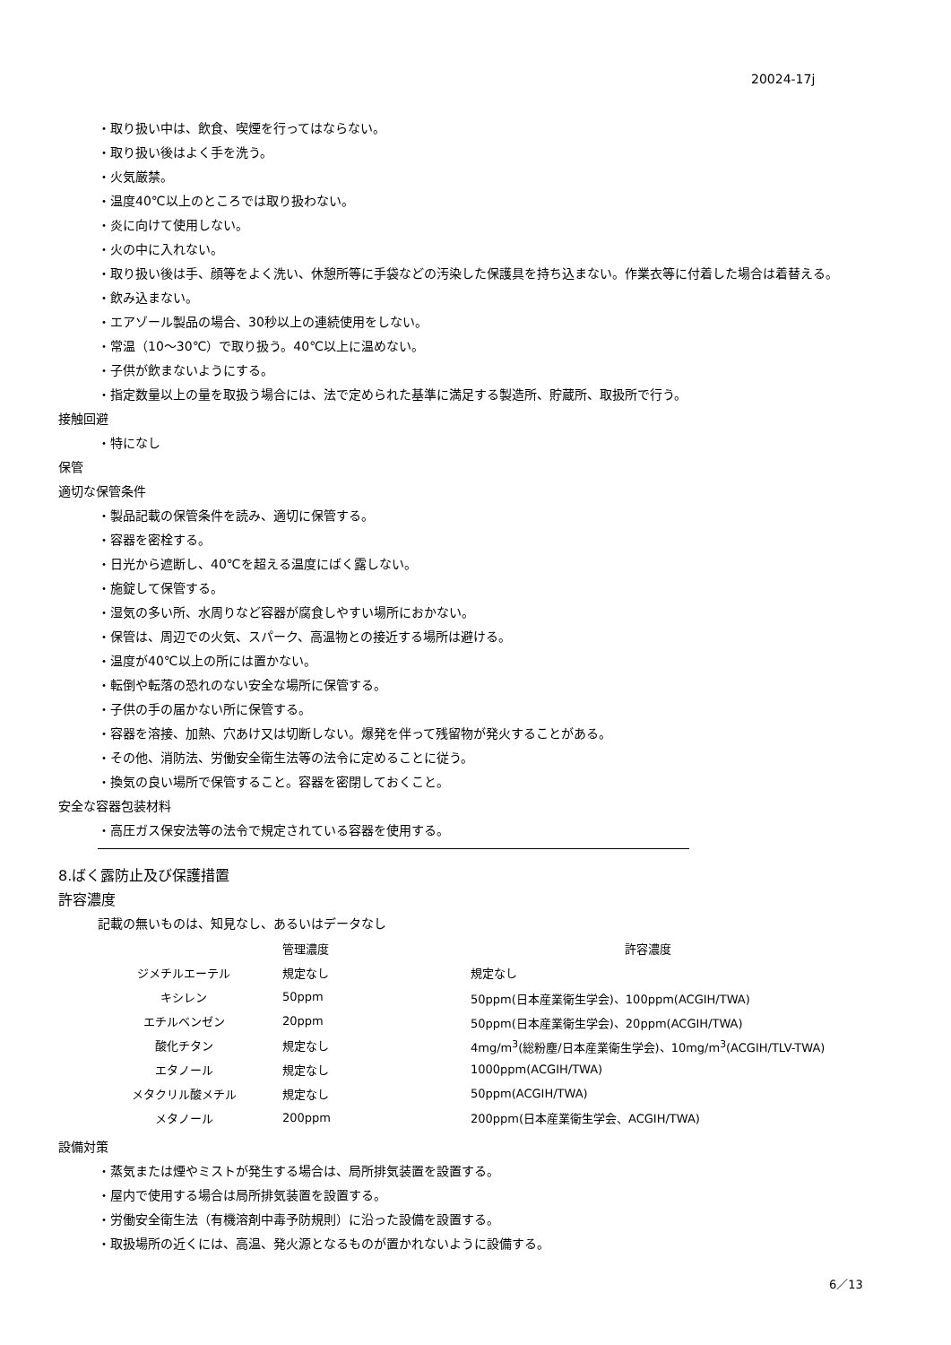20024-17j
・取り扱い中は、飲食、喫煙を行ってはならない。
・取り扱い後はよく手を洗う。
・火気厳禁。
・温度40℃以上のところでは取り扱わない。
・炎に向けて使用しない。
・火の中に入れない。
・取り扱い後は手、顔等をよく洗い、休憩所等に手袋などの汚染した保護具を持ち込まない。作業衣等に付着した場合は着替える。
・飲み込まない。
・エアゾール製品の場合、30秒以上の連続使用をしない。
・常温（10～30℃）で取り扱う。40℃以上に温めない。
・子供が飲まないようにする。
・指定数量以上の量を取扱う場合には、法で定められた基準に満足する製造所、貯蔵所、取扱所で行う。
接触回避
・特になし
保管
適切な保管条件
・製品記載の保管条件を読み、適切に保管する。
・容器を密栓する。
・日光から遮断し、40℃を超える温度にばく露しない。
・施錠して保管する。
・湿気の多い所、水周りなど容器が腐食しやすい場所におかない。
・保管は、周辺での火気、スパーク、高温物との接近する場所は避ける。
・温度が40℃以上の所には置かない。
・転倒や転落の恐れのない安全な場所に保管する。
・子供の手の届かない所に保管する。
・容器を溶接、加熱、穴あけ又は切断しない。爆発を伴って残留物が発火することがある。
・その他、消防法、労働安全衛生法等の法令に定めることに従う。
・換気の良い場所で保管すること。容器を密閉しておくこと。
安全な容器包装材料
・高圧ガス保安法等の法令で規定されている容器を使用する。
8.ばく露防止及び保護措置
許容濃度
記載の無いものは、知見なし、あるいはデータなし
| | 管理濃度 | 許容濃度 |
| --- | --- | --- |
| ジメチルエーテル | 規定なし | 規定なし |
| キシレン | 50ppm | 50ppm(日本産業衛生学会)、100ppm(ACGIH/TWA) |
| エチルベンゼン | 20ppm | 50ppm(日本産業衛生学会)、20ppm(ACGIH/TWA) |
| 酸化チタン | 規定なし | 4mg/m<sup>3</sup>(総粉塵/日本産業衛生学会)、10mg/m<sup>3</sup>(ACGIH/TLV-TWA) |
| エタノール | 規定なし | 1000ppm(ACGIH/TWA) |
| メタクリル酸メチル | 規定なし | 50ppm(ACGIH/TWA) |
| メタノール | 200ppm | 200ppm(日本産業衛生学会、ACGIH/TWA) |
設備対策
・蒸気または煙やミストが発生する場合は、局所排気装置を設置する。
・屋内で使用する場合は局所排気装置を設置する。
・労働安全衛生法（有機溶剤中毒予防規則）に沿った設備を設置する。
・取扱場所の近くには、高温、発火源となるものが置かれないように設備する。
6／13